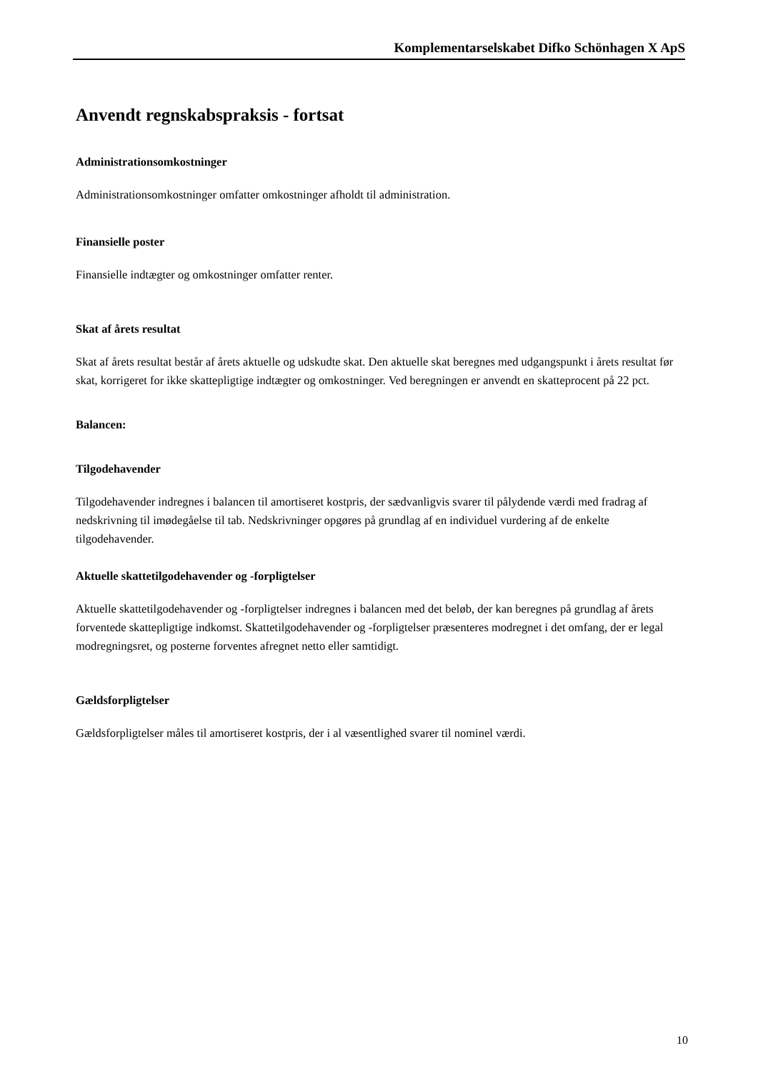Komplementarselskabet Difko Schönhagen X ApS
Anvendt regnskabspraksis - fortsat
Administrationsomkostninger
Administrationsomkostninger omfatter omkostninger afholdt til administration.
Finansielle poster
Finansielle indtægter og omkostninger omfatter renter.
Skat af årets resultat
Skat af årets resultat består af årets aktuelle og udskudte skat. Den aktuelle skat beregnes med udgangspunkt i årets resultat før skat, korrigeret for ikke skattepligtige indtægter og omkostninger. Ved beregningen er anvendt en skatteprocent på 22 pct.
Balancen:
Tilgodehavender
Tilgodehavender indregnes i balancen til amortiseret kostpris, der sædvanligvis svarer til pålydende værdi med fradrag af nedskrivning til imødegåelse til tab. Nedskrivninger opgøres på grundlag af en individuel vurdering af de enkelte tilgodehavender.
Aktuelle skattetilgodehavender og -forpligtelser
Aktuelle skattetilgodehavender og -forpligtelser indregnes i balancen med det beløb, der kan beregnes på grundlag af årets forventede skattepligtige indkomst. Skattetilgodehavender og -forpligtelser præsenteres modregnet i det omfang, der er legal modregningsret, og posterne forventes afregnet netto eller samtidigt.
Gældsforpligtelser
Gældsforpligtelser måles til amortiseret kostpris, der i al væsentlighed svarer til nominel værdi.
10